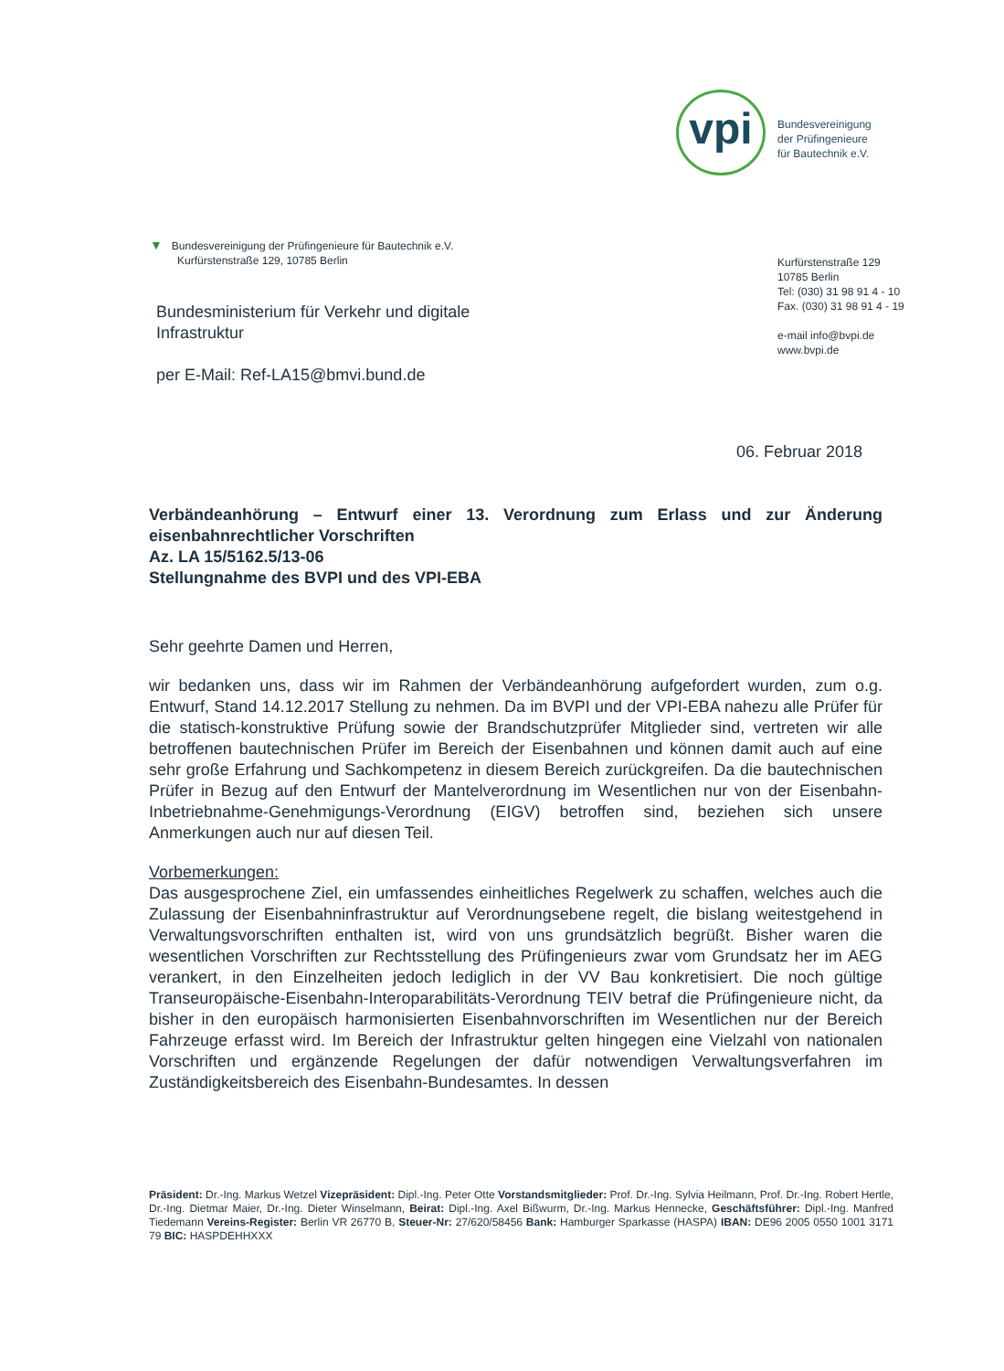vpi
Bundesvereinigung
der Prüfingenieure
für Bautechnik e.V.
▼ Bundesvereinigung der Prüfingenieure für Bautechnik e.V.
Kurfürstenstraße 129, 10785 Berlin
Kurfürstenstraße 129
10785 Berlin
Tel: (030) 31 98 91 4 - 10
Fax. (030) 31 98 91 4 - 19
e-mail info@bvpi.de
www.bvpi.de
Bundesministerium für Verkehr und digitale
Infrastruktur
per E-Mail: Ref-LA15@bmvi.bund.de
06. Februar 2018
Verbändeanhörung – Entwurf einer 13. Verordnung zum Erlass und zur Änderung eisenbahnrechtlicher Vorschriften
Az. LA 15/5162.5/13-06
Stellungnahme des BVPI und des VPI-EBA
Sehr geehrte Damen und Herren,
wir bedanken uns, dass wir im Rahmen der Verbändeanhörung aufgefordert wurden, zum o.g. Entwurf, Stand 14.12.2017 Stellung zu nehmen. Da im BVPI und der VPI-EBA nahezu alle Prüfer für die statisch-konstruktive Prüfung sowie der Brandschutzprüfer Mitglieder sind, vertreten wir alle betroffenen bautechnischen Prüfer im Bereich der Eisenbahnen und können damit auch auf eine sehr große Erfahrung und Sachkompetenz in diesem Bereich zurückgreifen. Da die bautechnischen Prüfer in Bezug auf den Entwurf der Mantelverordnung im Wesentlichen nur von der Eisenbahn-Inbetriebnahme-Genehmigungs-Verordnung (EIGV) betroffen sind, beziehen sich unsere Anmerkungen auch nur auf diesen Teil.
Vorbemerkungen:
Das ausgesprochene Ziel, ein umfassendes einheitliches Regelwerk zu schaffen, welches auch die Zulassung der Eisenbahninfrastruktur auf Verordnungsebene regelt, die bislang weitestgehend in Verwaltungsvorschriften enthalten ist, wird von uns grundsätzlich begrüßt. Bisher waren die wesentlichen Vorschriften zur Rechtsstellung des Prüfingenieurs zwar vom Grundsatz her im AEG verankert, in den Einzelheiten jedoch lediglich in der VV Bau konkretisiert. Die noch gültige Transeuropäische-Eisenbahn-Interoparabilitäts-Verordnung TEIV betraf die Prüfingenieure nicht, da bisher in den europäisch harmonisierten Eisenbahnvorschriften im Wesentlichen nur der Bereich Fahrzeuge erfasst wird. Im Bereich der Infrastruktur gelten hingegen eine Vielzahl von nationalen Vorschriften und ergänzende Regelungen der dafür notwendigen Verwaltungsverfahren im Zuständigkeitsbereich des Eisenbahn-Bundesamtes. In dessen
Präsident: Dr.-Ing. Markus Wetzel Vizepräsident: Dipl.-Ing. Peter Otte Vorstandsmitglieder: Prof. Dr.-Ing. Sylvia Heilmann, Prof. Dr.-Ing. Robert Hertle, Dr.-Ing. Dietmar Maier, Dr.-Ing. Dieter Winselmann, Beirat: Dipl.-Ing. Axel Bißwurm, Dr.-Ing. Markus Hennecke, Geschäftsführer: Dipl.-Ing. Manfred Tiedemann Vereins-Register: Berlin VR 26770 B, Steuer-Nr: 27/620/58456 Bank: Hamburger Sparkasse (HASPA) IBAN: DE96 2005 0550 1001 3171 79 BIC: HASPDEHHXXX